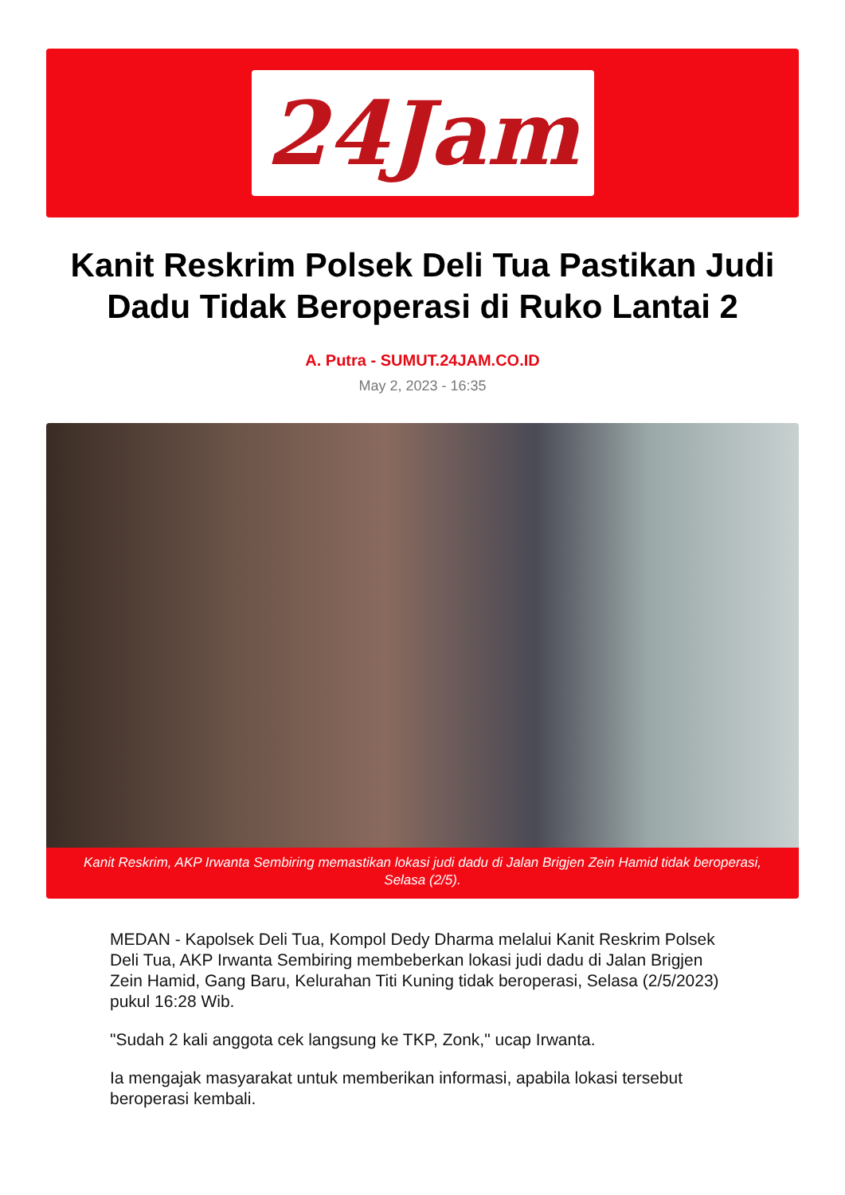24Jam
Kanit Reskrim Polsek Deli Tua Pastikan Judi Dadu Tidak Beroperasi di Ruko Lantai 2
A. Putra - SUMUT.24JAM.CO.ID
May 2, 2023 - 16:35
Kanit Reskrim, AKP Irwanta Sembiring memastikan lokasi judi dadu di Jalan Brigjen Zein Hamid tidak beroperasi, Selasa (2/5).
MEDAN - Kapolsek Deli Tua, Kompol Dedy Dharma melalui Kanit Reskrim Polsek Deli Tua, AKP Irwanta Sembiring membeberkan lokasi judi dadu di Jalan Brigjen Zein Hamid, Gang Baru, Kelurahan Titi Kuning tidak beroperasi, Selasa (2/5/2023) pukul 16:28 Wib.
"Sudah 2 kali anggota cek langsung ke TKP, Zonk," ucap Irwanta.
Ia mengajak masyarakat untuk memberikan informasi, apabila lokasi tersebut beroperasi kembali.